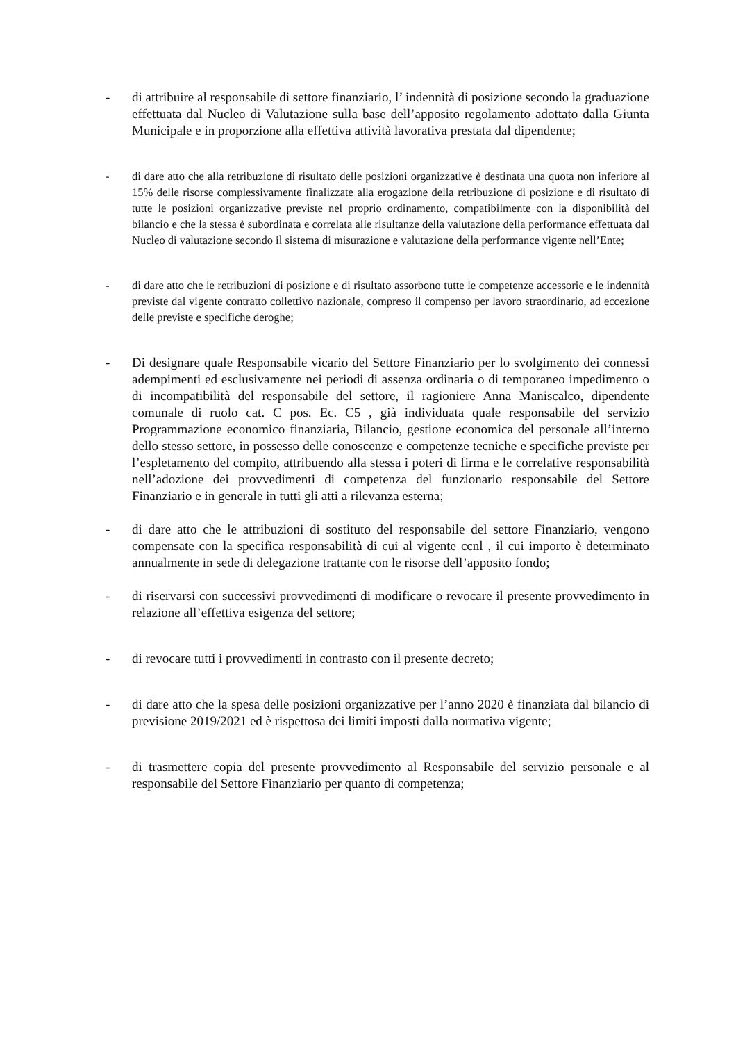- di attribuire al responsabile di settore finanziario, l’ indennità di posizione secondo la graduazione effettuata dal Nucleo di Valutazione sulla base dell’apposito regolamento adottato dalla Giunta Municipale e in proporzione alla effettiva attività lavorativa prestata dal dipendente;
- di dare atto che alla retribuzione di risultato delle posizioni organizzative è destinata una quota non inferiore al 15% delle risorse complessivamente finalizzate alla erogazione della retribuzione di posizione e di risultato di tutte le posizioni organizzative previste nel proprio ordinamento, compatibilmente con la disponibilità del bilancio e che la stessa è subordinata e correlata alle risultanze della valutazione della performance effettuata dal Nucleo di valutazione secondo il sistema di misurazione e valutazione della performance vigente nell’Ente;
- di dare atto che le retribuzioni di posizione e di risultato assorbono tutte le competenze accessorie e le indennità previste dal vigente contratto collettivo nazionale, compreso il compenso per lavoro straordinario, ad eccezione delle previste e specifiche deroghe;
- Di designare quale Responsabile vicario del Settore Finanziario per lo svolgimento dei connessi adempimenti ed esclusivamente nei periodi di assenza ordinaria o di temporaneo impedimento o di incompatibilità del responsabile del settore, il ragioniere Anna Maniscalco, dipendente comunale di ruolo cat. C pos. Ec. C5 , già individuata quale responsabile del servizio Programmazione economico finanziaria, Bilancio, gestione economica del personale all’interno dello stesso settore, in possesso delle conoscenze e competenze tecniche e specifiche previste per l’espletamento del compito, attribuendo alla stessa i poteri di firma e le correlative responsabilità nell’adozione dei provvedimenti di competenza del funzionario responsabile del Settore Finanziario e in generale in tutti gli atti a rilevanza esterna;
- di dare atto che le attribuzioni di sostituto del responsabile del settore Finanziario, vengono compensate con la specifica responsabilità di cui al vigente ccnl , il cui importo è determinato annualmente in sede di delegazione trattante con le risorse dell’apposito fondo;
- di riservarsi con successivi provvedimenti di modificare o revocare il presente provvedimento in relazione all’effettiva esigenza del settore;
- di revocare tutti i provvedimenti in contrasto con il presente decreto;
- di dare atto che la spesa delle posizioni organizzative per l’anno 2020 è finanziata dal bilancio di previsione 2019/2021 ed è rispettosa dei limiti imposti dalla normativa vigente;
- di trasmettere copia del presente provvedimento al Responsabile del servizio personale e al responsabile del Settore Finanziario per quanto di competenza;